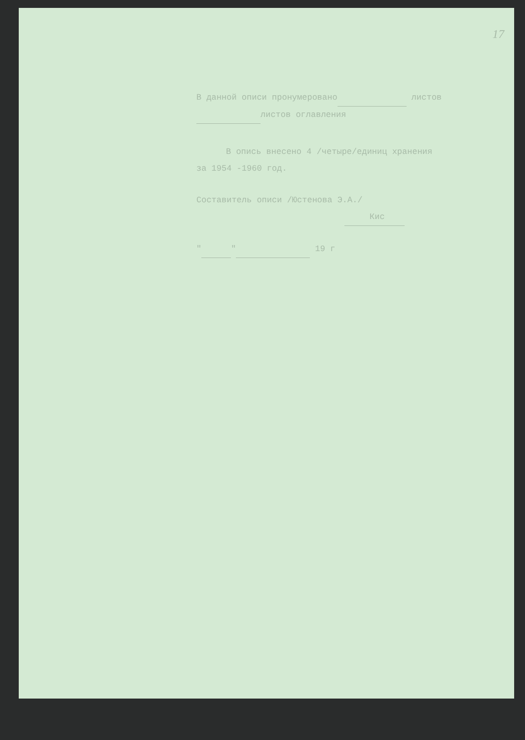17
В данной описи пронумеровано листов
листов оглавления
В опись внесено 4 /четыре/единиц хранения
за 1954 -1960 год.
Составитель описи /Юстенова Э.А./
Кис
" " 19 г